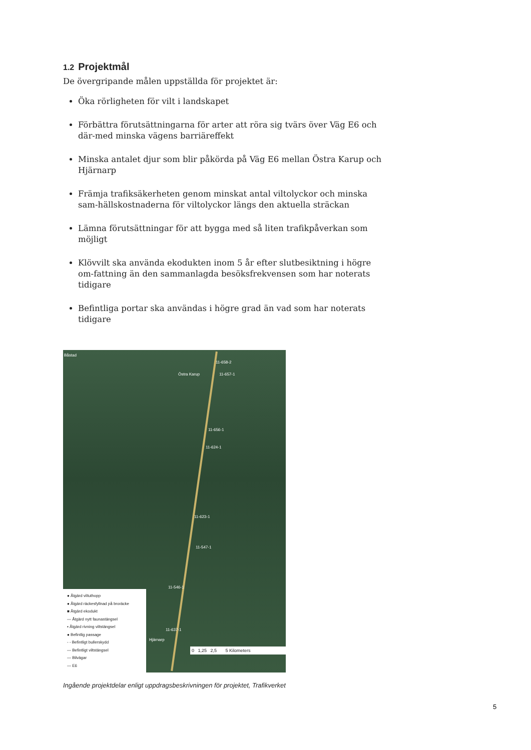1.2 Projektmål
De övergripande målen uppställda för projektet är:
Öka rörligheten för vilt i landskapet
Förbättra förutsättningarna för arter att röra sig tvärs över Väg E6 och där-med minska vägens barriäreffekt
Minska antalet djur som blir påkörda på Väg E6 mellan Östra Karup och Hjärnarp
Främja trafiksäkerheten genom minskat antal viltolyckor och minska sam-hällskostnaderna för viltolyckor längs den aktuella sträckan
Lämna förutsättningar för att bygga med så liten trafikpåverkan som möjligt
Klövvilt ska använda ekodukten inom 5 år efter slutbesiktning i högre om-fattning än den sammanlagda besöksfrekvensen som har noterats tidigare
Befintliga portar ska användas i högre grad än vad som har noterats tidigare
Båstad
Östra Karup
11-658-2
11-657-1
11-656-1
11-624-1
11-623-1
11-547-1
11-546-1
11-637-1
Hjärnarp
● Åtgärd viltuthopp
● Åtgärd räckesfyllnad på broräcke
■ Åtgärd ekodukt
— Åtgärd nytt faunastängsel
▪ Åtgärd rivning viltstängsel
● Befintlig passage
- - Befintligt bullerskydd
— Befintligt viltstängsel
— Bilvägar
— E6
0 1,25 2,5 5 Kilometers
Ingående projektdelar enligt uppdragsbeskrivningen för projektet, Trafikverket
5